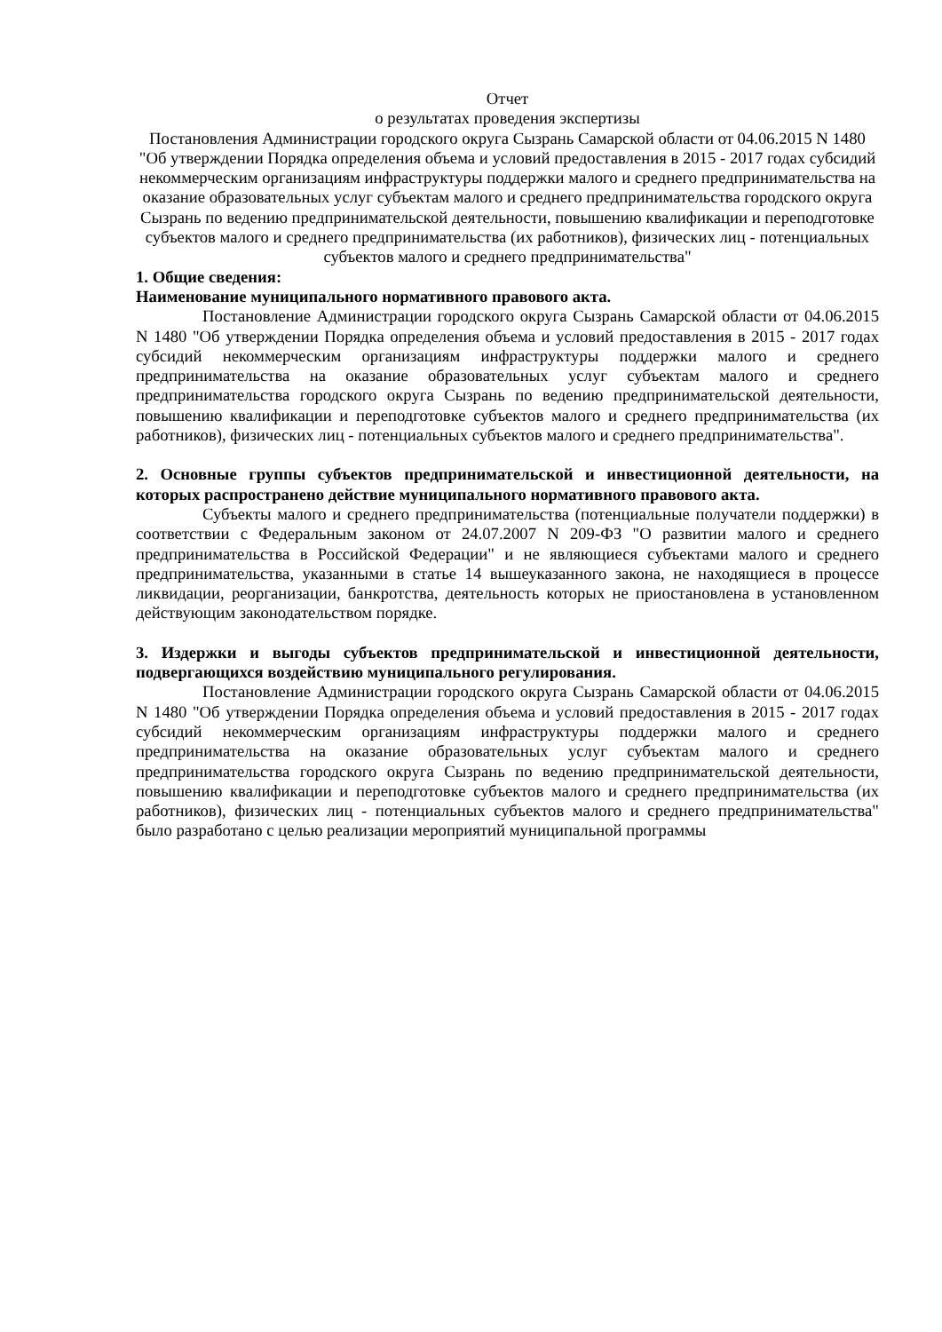Отчет
о результатах проведения экспертизы
Постановления Администрации городского округа Сызрань Самарской области от 04.06.2015 N 1480 "Об утверждении Порядка определения объема и условий предоставления в 2015 - 2017 годах субсидий некоммерческим организациям инфраструктуры поддержки малого и среднего предпринимательства на оказание образовательных услуг субъектам малого и среднего предпринимательства городского округа Сызрань по ведению предпринимательской деятельности, повышению квалификации и переподготовке субъектов малого и среднего предпринимательства (их работников), физических лиц - потенциальных субъектов малого и среднего предпринимательства"
1. Общие сведения:
Наименование муниципального нормативного правового акта.
Постановление Администрации городского округа Сызрань Самарской области от 04.06.2015 N 1480 "Об утверждении Порядка определения объема и условий предоставления в 2015 - 2017 годах субсидий некоммерческим организациям инфраструктуры поддержки малого и среднего предпринимательства на оказание образовательных услуг субъектам малого и среднего предпринимательства городского округа Сызрань по ведению предпринимательской деятельности, повышению квалификации и переподготовке субъектов малого и среднего предпринимательства (их работников), физических лиц - потенциальных субъектов малого и среднего предпринимательства".
2. Основные группы субъектов предпринимательской и инвестиционной деятельности, на которых распространено действие муниципального нормативного правового акта.
Субъекты малого и среднего предпринимательства (потенциальные получатели поддержки) в соответствии с Федеральным законом от 24.07.2007 N 209-ФЗ "О развитии малого и среднего предпринимательства в Российской Федерации" и не являющиеся субъектами малого и среднего предпринимательства, указанными в статье 14 вышеуказанного закона, не находящиеся в процессе ликвидации, реорганизации, банкротства, деятельность которых не приостановлена в установленном действующим законодательством порядке.
3. Издержки и выгоды субъектов предпринимательской и инвестиционной деятельности, подвергающихся воздействию муниципального регулирования.
Постановление Администрации городского округа Сызрань Самарской области от 04.06.2015 N 1480 "Об утверждении Порядка определения объема и условий предоставления в 2015 - 2017 годах субсидий некоммерческим организациям инфраструктуры поддержки малого и среднего предпринимательства на оказание образовательных услуг субъектам малого и среднего предпринимательства городского округа Сызрань по ведению предпринимательской деятельности, повышению квалификации и переподготовке субъектов малого и среднего предпринимательства (их работников), физических лиц - потенциальных субъектов малого и среднего предпринимательства" было разработано с целью реализации мероприятий муниципальной программы